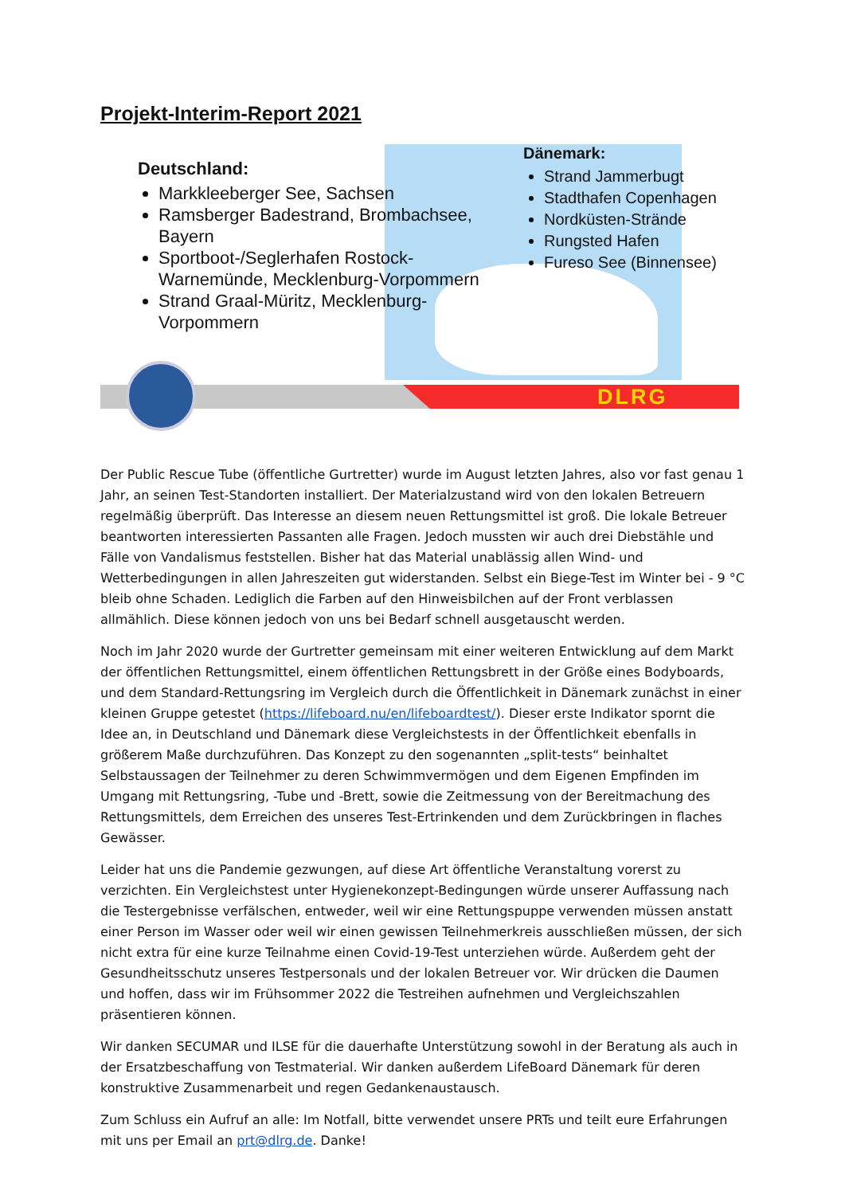Projekt-Interim-Report 2021
DLRG
Deutschland:
Markkleeberger See, Sachsen
Ramsberger Badestrand, Brombachsee, Bayern
Sportboot-/Seglerhafen Rostock-Warnemünde, Mecklenburg-Vorpommern
Strand Graal-Müritz, Mecklenburg- Vorpommern
Dänemark:
Strand Jammerbugt
Stadthafen Copenhagen
Nordküsten-Strände
Rungsted Hafen
Fureso See (Binnensee)
Der Public Rescue Tube (öffentliche Gurtretter) wurde im August letzten Jahres, also vor fast genau 1 Jahr, an seinen Test-Standorten installiert. Der Materialzustand wird von den lokalen Betreuern regelmäßig überprüft. Das Interesse an diesem neuen Rettungsmittel ist groß. Die lokale Betreuer beantworten interessierten Passanten alle Fragen. Jedoch mussten wir auch drei Diebstähle und Fälle von Vandalismus feststellen. Bisher hat das Material unablässig allen Wind- und Wetterbedingungen in allen Jahreszeiten gut widerstanden. Selbst ein Biege-Test im Winter bei - 9 °C bleib ohne Schaden. Lediglich die Farben auf den Hinweisbilchen auf der Front verblassen allmählich. Diese können jedoch von uns bei Bedarf schnell ausgetauscht werden.
Noch im Jahr 2020 wurde der Gurtretter gemeinsam mit einer weiteren Entwicklung auf dem Markt der öffentlichen Rettungsmittel, einem öffentlichen Rettungsbrett in der Größe eines Bodyboards, und dem Standard-Rettungsring im Vergleich durch die Öffentlichkeit in Dänemark zunächst in einer kleinen Gruppe getestet (https://lifeboard.nu/en/lifeboardtest/). Dieser erste Indikator spornt die Idee an, in Deutschland und Dänemark diese Vergleichstests in der Öffentlichkeit ebenfalls in größerem Maße durchzuführen. Das Konzept zu den sogenannten „split-tests“ beinhaltet Selbstaussagen der Teilnehmer zu deren Schwimmvermögen und dem Eigenen Empfinden im Umgang mit Rettungsring, -Tube und -Brett, sowie die Zeitmessung von der Bereitmachung des Rettungsmittels, dem Erreichen des unseres Test-Ertrinkenden und dem Zurückbringen in flaches Gewässer.
Leider hat uns die Pandemie gezwungen, auf diese Art öffentliche Veranstaltung vorerst zu verzichten. Ein Vergleichstest unter Hygienekonzept-Bedingungen würde unserer Auffassung nach die Testergebnisse verfälschen, entweder, weil wir eine Rettungspuppe verwenden müssen anstatt einer Person im Wasser oder weil wir einen gewissen Teilnehmerkreis ausschließen müssen, der sich nicht extra für eine kurze Teilnahme einen Covid-19-Test unterziehen würde. Außerdem geht der Gesundheitsschutz unseres Testpersonals und der lokalen Betreuer vor. Wir drücken die Daumen und hoffen, dass wir im Frühsommer 2022 die Testreihen aufnehmen und Vergleichszahlen präsentieren können.
Wir danken SECUMAR und ILSE für die dauerhafte Unterstützung sowohl in der Beratung als auch in der Ersatzbeschaffung von Testmaterial. Wir danken außerdem LifeBoard Dänemark für deren konstruktive Zusammenarbeit und regen Gedankenaustausch.
Zum Schluss ein Aufruf an alle: Im Notfall, bitte verwendet unsere PRTs und teilt eure Erfahrungen mit uns per Email an prt@dlrg.de. Danke!